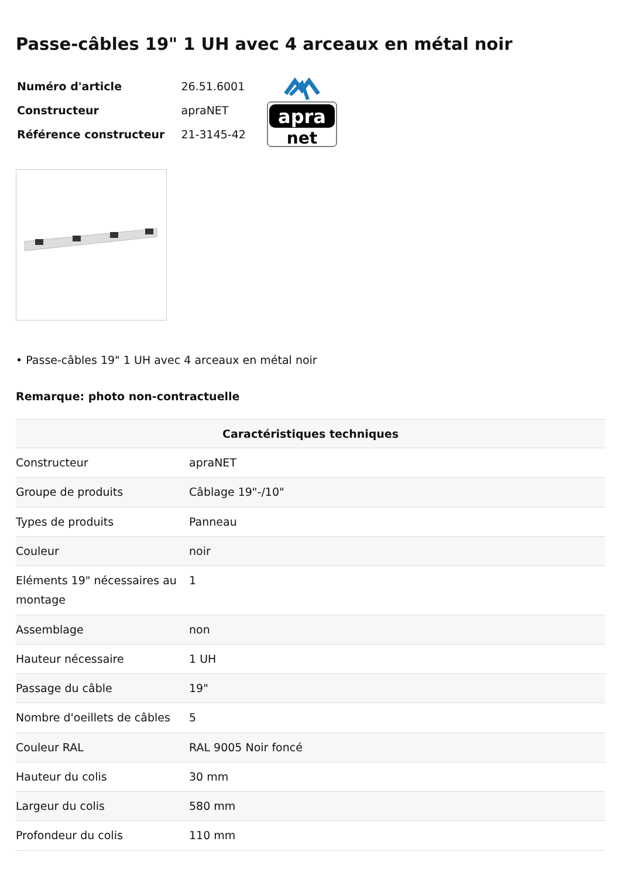Passe-câbles 19" 1 UH avec 4 arceaux en métal noir
| Numéro d'article | 26.51.6001 |
| Constructeur | apraNET |
| Référence constructeur | 21-3145-42 |
apra
net
• Passe-câbles 19" 1 UH avec 4 arceaux en métal noir
Remarque: photo non-contractuelle
| Caractéristiques techniques | |
| --- | --- |
| Constructeur | apraNET |
| Groupe de produits | Câblage 19"-/10" |
| Types de produits | Panneau |
| Couleur | noir |
| Eléments 19" nécessaires au montage | 1 |
| Assemblage | non |
| Hauteur nécessaire | 1 UH |
| Passage du câble | 19" |
| Nombre d'oeillets de câbles | 5 |
| Couleur RAL | RAL 9005 Noir foncé |
| Hauteur du colis | 30 mm |
| Largeur du colis | 580 mm |
| Profondeur du colis | 110 mm |